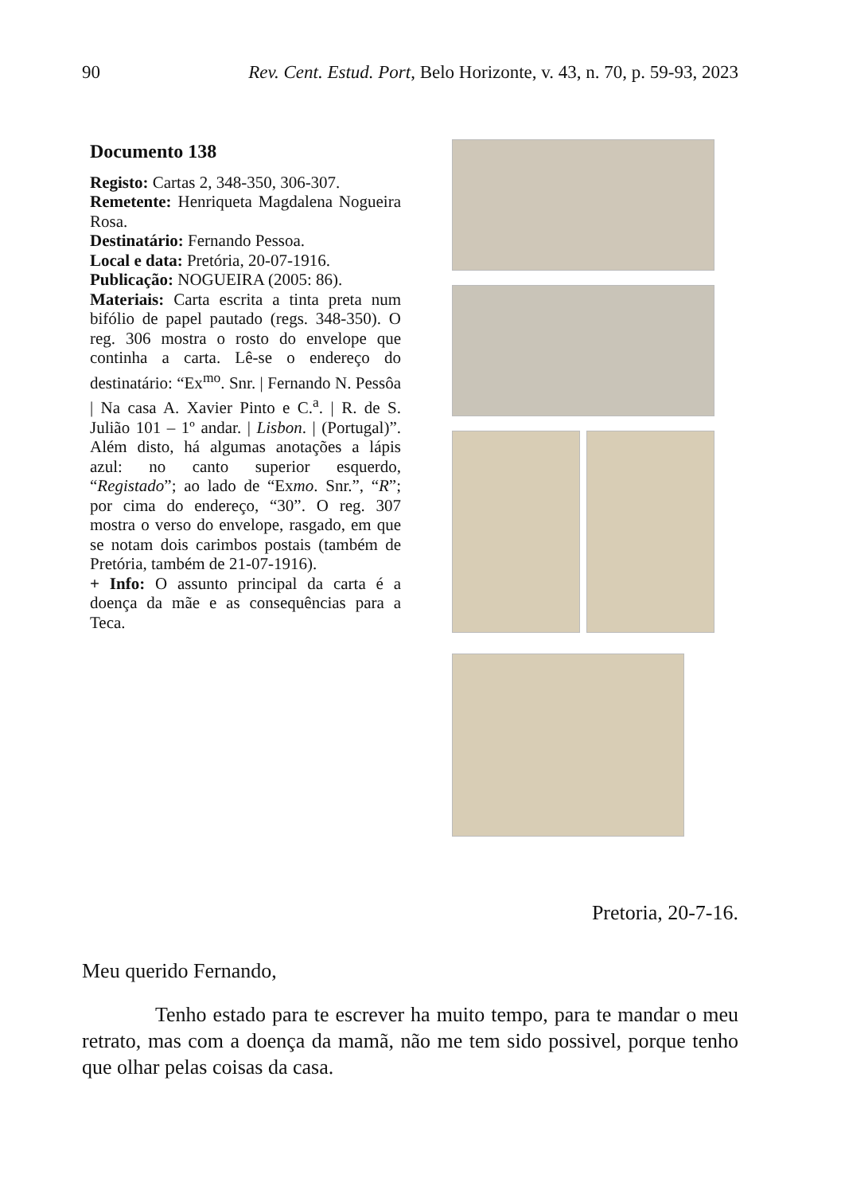90 Rev. Cent. Estud. Port, Belo Horizonte, v. 43, n. 70, p. 59-93, 2023
Documento 138
Registo: Cartas 2, 348-350, 306-307.
Remetente: Henriqueta Magdalena Nogueira Rosa.
Destinatário: Fernando Pessoa.
Local e data: Pretória, 20-07-1916.
Publicação: NOGUEIRA (2005: 86).
Materiais: Carta escrita a tinta preta num bifólio de papel pautado (regs. 348-350). O reg. 306 mostra o rosto do envelope que continha a carta. Lê-se o endereço do destinatário: “Ex<sup>mo</sup>. Snr. | Fernando N. Pessôa | Na casa A. Xavier Pinto e C.<sup>a</sup>. | R. de S. Julião 101 – 1º andar. | Lisbon. | (Portugal)”. Além disto, há algumas anotações a lápis azul: no canto superior esquerdo, “Registado”; ao lado de “Exmo. Snr.”, “R”; por cima do endereço, “30”. O reg. 307 mostra o verso do envelope, rasgado, em que se notam dois carimbos postais (também de Pretória, também de 21-07-1916).
+ Info: O assunto principal da carta é a doença da mãe e as consequências para a Teca.
Pretoria, 20-7-16.
Meu querido Fernando,
Tenho estado para te escrever ha muito tempo, para te mandar o meu retrato, mas com a doença da mamã, não me tem sido possivel, porque tenho que olhar pelas coisas da casa.